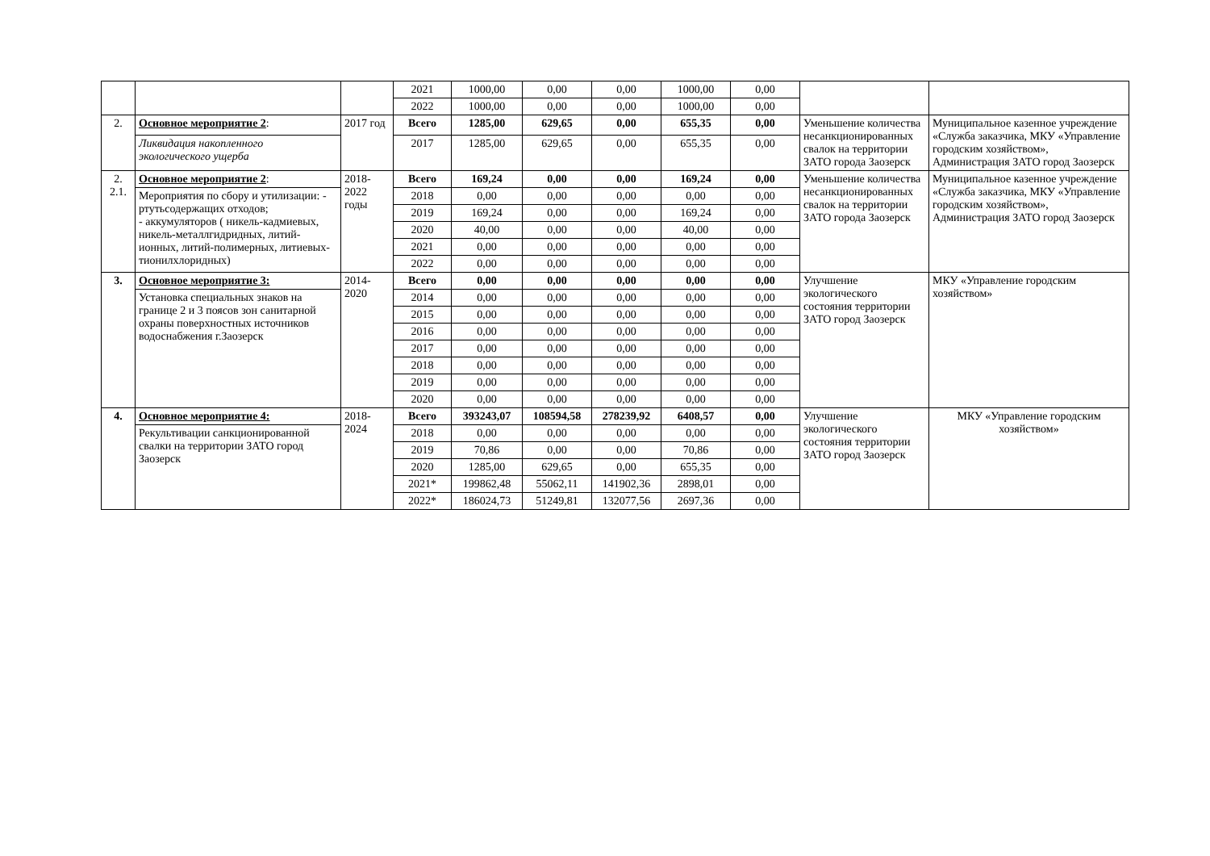| | | | 2021 | 1000,00 | 0,00 | 0,00 | 1000,00 | 0,00 | | |
| | | | 2022 | 1000,00 | 0,00 | 0,00 | 1000,00 | 0,00 | | |
| 2. | Основное мероприятие 2 : | 2017 год | Всего | 1285,00 | 629,65 | 0,00 | 655,35 | 0,00 | Уменьшение количества несанкционированных свалок на территории ЗАТО города Заозерск | Муниципальное казенное учреждение «Служба заказчика, МКУ «Управление городским хозяйством», Администрация ЗАТО город Заозерск |
| | Ликвидация накопленного экологического ущерба | | 2017 | 1285,00 | 629,65 | 0,00 | 655,35 | 0,00 | | |
| 2. 2.1. | Основное мероприятие 2 : | 2018-2022 годы | Всего | 169,24 | 0,00 | 0,00 | 169,24 | 0,00 | Уменьшение количества несанкционированных свалок на территории ЗАТО города Заозерск | Муниципальное казенное учреждение «Служба заказчика, МКУ «Управление городским хозяйством», Администрация ЗАТО город Заозерск |
| | Мероприятия по сбору и утилизации: - ртутьсодержащих отходов; - аккумуляторов ( никель-кадмиевых, никель-металлгидридных, литий-ионных, литий-полимерных, литиевых-тионилхлоридных) | | 2018 | 0,00 | 0,00 | 0,00 | 0,00 | 0,00 | | |
| | | | 2019 | 169,24 | 0,00 | 0,00 | 169,24 | 0,00 | | |
| | | | 2020 | 40,00 | 0,00 | 0,00 | 40,00 | 0,00 | | |
| | | | 2021 | 0,00 | 0,00 | 0,00 | 0,00 | 0,00 | | |
| | | | 2022 | 0,00 | 0,00 | 0,00 | 0,00 | 0,00 | | |
| 3. | Основное мероприятие 3: | 2014-2020 | Всего | 0,00 | 0,00 | 0,00 | 0,00 | 0,00 | Улучшение экологического состояния территории ЗАТО город Заозерск | МКУ «Управление городским хозяйством» |
| | Установка специальных знаков на границе 2 и 3 поясов зон санитарной охраны поверхностных источников водоснабжения г.Заозерск | | 2014 | 0,00 | 0,00 | 0,00 | 0,00 | 0,00 | | |
| | | | 2015 | 0,00 | 0,00 | 0,00 | 0,00 | 0,00 | | |
| | | | 2016 | 0,00 | 0,00 | 0,00 | 0,00 | 0,00 | | |
| | | | 2017 | 0,00 | 0,00 | 0,00 | 0,00 | 0,00 | | |
| | | | 2018 | 0,00 | 0,00 | 0,00 | 0,00 | 0,00 | | |
| | | | 2019 | 0,00 | 0,00 | 0,00 | 0,00 | 0,00 | | |
| | | | 2020 | 0,00 | 0,00 | 0,00 | 0,00 | 0,00 | | |
| 4. | Основное мероприятие 4: | 2018-2024 | Всего | 393243,07 | 108594,58 | 278239,92 | 6408,57 | 0,00 | Улучшение экологического состояния территории ЗАТО город Заозерск | МКУ «Управление городским хозяйством» |
| | Рекультивации санкционированной свалки на территории ЗАТО город Заозерск | | 2018 | 0,00 | 0,00 | 0,00 | 0,00 | 0,00 | | |
| | | | 2019 | 70,86 | 0,00 | 0,00 | 70,86 | 0,00 | | |
| | | | 2020 | 1285,00 | 629,65 | 0,00 | 655,35 | 0,00 | | |
| | | | 2021* | 199862,48 | 55062,11 | 141902,36 | 2898,01 | 0,00 | | |
| | | | 2022* | 186024,73 | 51249,81 | 132077,56 | 2697,36 | 0,00 | | |